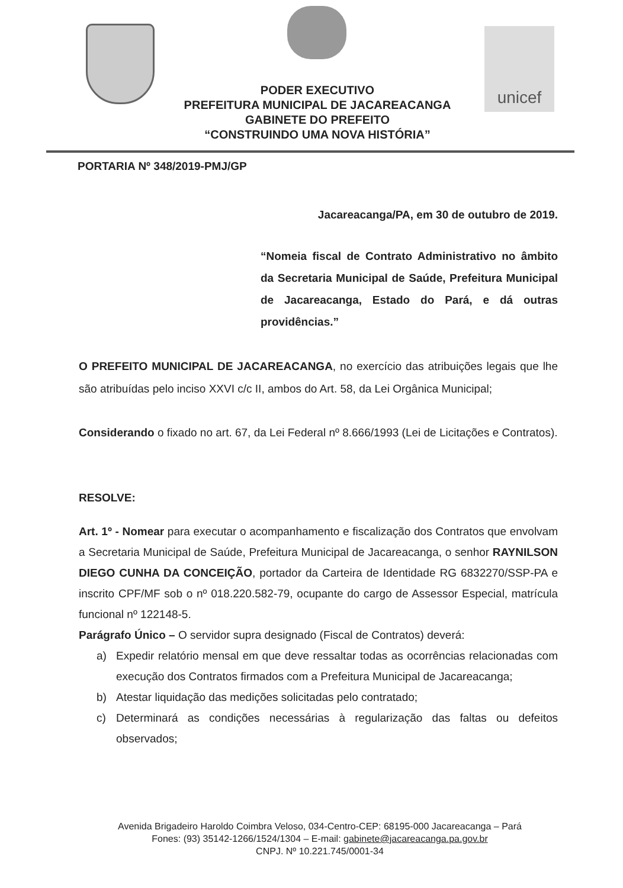unicef
PODER EXECUTIVO
PREFEITURA MUNICIPAL DE JACAREACANGA
GABINETE DO PREFEITO
“CONSTRUINDO UMA NOVA HISTÓRIA”
PORTARIA Nº 348/2019-PMJ/GP
Jacareacanga/PA, em 30 de outubro de 2019.
“Nomeia fiscal de Contrato Administrativo no âmbito da Secretaria Municipal de Saúde, Prefeitura Municipal de Jacareacanga, Estado do Pará, e dá outras providências.”
O PREFEITO MUNICIPAL DE JACAREACANGA, no exercício das atribuições legais que lhe são atribuídas pelo inciso XXVI c/c II, ambos do Art. 58, da Lei Orgânica Municipal;
Considerando o fixado no art. 67, da Lei Federal nº 8.666/1993 (Lei de Licitações e Contratos).
RESOLVE:
Art. 1º - Nomear para executar o acompanhamento e fiscalização dos Contratos que envolvam a Secretaria Municipal de Saúde, Prefeitura Municipal de Jacareacanga, o senhor RAYNILSON DIEGO CUNHA DA CONCEIÇÃO, portador da Carteira de Identidade RG 6832270/SSP-PA e inscrito CPF/MF sob o nº 018.220.582-79, ocupante do cargo de Assessor Especial, matrícula funcional nº 122148-5.
Parágrafo Único – O servidor supra designado (Fiscal de Contratos) deverá:
a) Expedir relatório mensal em que deve ressaltar todas as ocorrências relacionadas com execução dos Contratos firmados com a Prefeitura Municipal de Jacareacanga;
b) Atestar liquidação das medições solicitadas pelo contratado;
c) Determinará as condições necessárias à regularização das faltas ou defeitos observados;
Avenida Brigadeiro Haroldo Coimbra Veloso, 034-Centro-CEP: 68195-000 Jacareacanga – Pará
Fones: (93) 35142-1266/1524/1304 – E-mail: gabinete@jacareacanga.pa.gov.br
CNPJ. Nº 10.221.745/0001-34